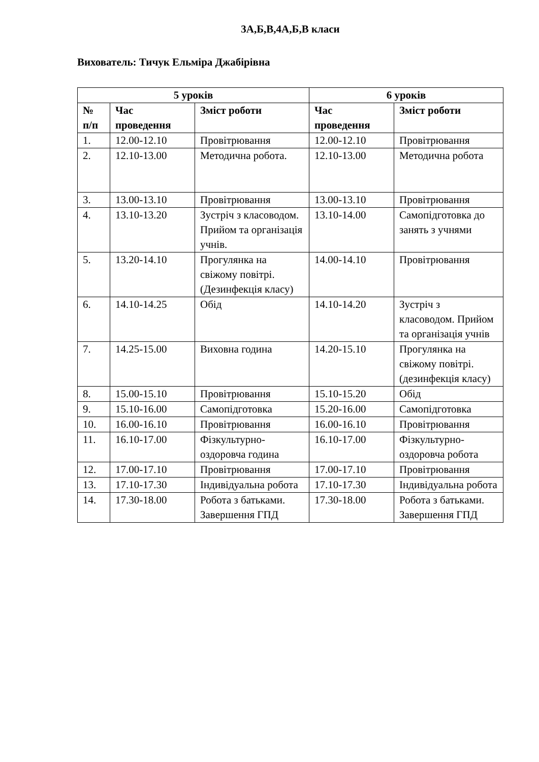3А,Б,В,4А,Б,В класи
Вихователь: Тичук Ельміра Джабірівна
| 5 уроків | | | 6 уроків | |
| --- | --- | --- | --- | --- |
| № п/п | Час проведення | Зміст роботи | Час проведення | Зміст роботи |
| 1. | 12.00-12.10 | Провітрювання | 12.00-12.10 | Провітрювання |
| 2. | 12.10-13.00 | Методична робота. | 12.10-13.00 | Методична робота |
| 3. | 13.00-13.10 | Провітрювання | 13.00-13.10 | Провітрювання |
| 4. | 13.10-13.20 | Зустріч з класоводом. Прийом та організація учнів. | 13.10-14.00 | Самопідготовка до занять з учнями |
| 5. | 13.20-14.10 | Прогулянка на свіжому повітрі. (Дезинфекція класу) | 14.00-14.10 | Провітрювання |
| 6. | 14.10-14.25 | Обід | 14.10-14.20 | Зустріч з класоводом. Прийом та організація учнів |
| 7. | 14.25-15.00 | Виховна година | 14.20-15.10 | Прогулянка на свіжому повітрі. (дезинфекція класу) |
| 8. | 15.00-15.10 | Провітрювання | 15.10-15.20 | Обід |
| 9. | 15.10-16.00 | Самопідготовка | 15.20-16.00 | Самопідготовка |
| 10. | 16.00-16.10 | Провітрювання | 16.00-16.10 | Провітрювання |
| 11. | 16.10-17.00 | Фізкультурно-оздоровча година | 16.10-17.00 | Фізкультурно-оздоровча робота |
| 12. | 17.00-17.10 | Провітрювання | 17.00-17.10 | Провітрювання |
| 13. | 17.10-17.30 | Індивідуальна робота | 17.10-17.30 | Індивідуальна робота |
| 14. | 17.30-18.00 | Робота з батьками. Завершення ГПД | 17.30-18.00 | Робота з батьками. Завершення ГПД |